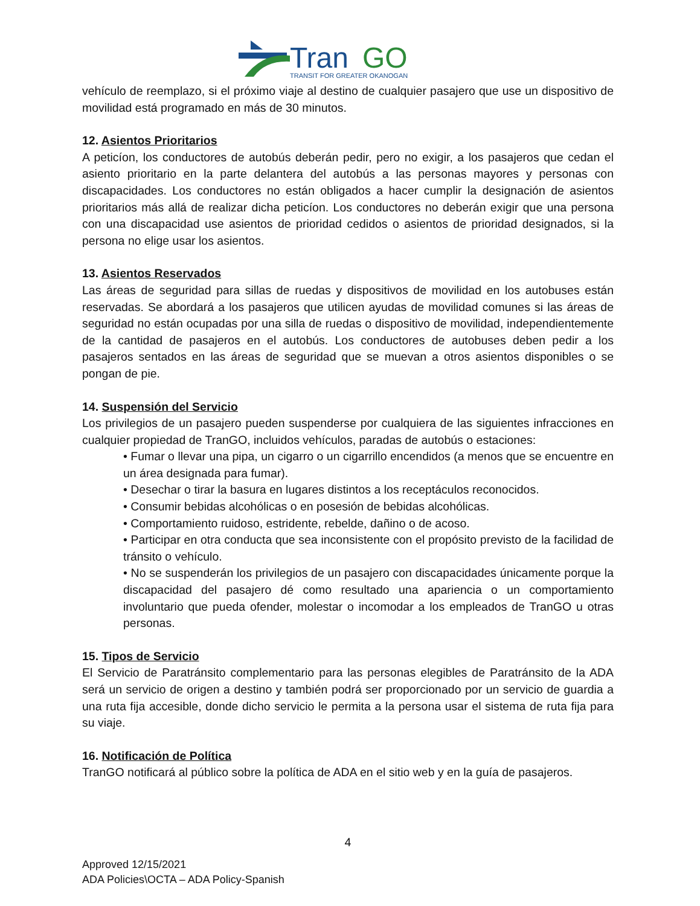Tran
GO
TRANSIT FOR GREATER OKANOGAN
vehículo de reemplazo, si el próximo viaje al destino de cualquier pasajero que use un dispositivo de movilidad está programado en más de 30 minutos.
12. Asientos Prioritarios
A peticíon, los conductores de autobús deberán pedir, pero no exigir, a los pasajeros que cedan el asiento prioritario en la parte delantera del autobús a las personas mayores y personas con discapacidades. Los conductores no están obligados a hacer cumplir la designación de asientos prioritarios más allá de realizar dicha peticíon. Los conductores no deberán exigir que una persona con una discapacidad use asientos de prioridad cedidos o asientos de prioridad designados, si la persona no elige usar los asientos.
13. Asientos Reservados
Las áreas de seguridad para sillas de ruedas y dispositivos de movilidad en los autobuses están reservadas. Se abordará a los pasajeros que utilicen ayudas de movilidad comunes si las áreas de seguridad no están ocupadas por una silla de ruedas o dispositivo de movilidad, independientemente de la cantidad de pasajeros en el autobús. Los conductores de autobuses deben pedir a los pasajeros sentados en las áreas de seguridad que se muevan a otros asientos disponibles o se pongan de pie.
14. Suspensión del Servicio
Los privilegios de un pasajero pueden suspenderse por cualquiera de las siguientes infracciones en cualquier propiedad de TranGO, incluidos vehículos, paradas de autobús o estaciones:
• Fumar o llevar una pipa, un cigarro o un cigarrillo encendidos (a menos que se encuentre en un área designada para fumar).
• Desechar o tirar la basura en lugares distintos a los receptáculos reconocidos.
• Consumir bebidas alcohólicas o en posesión de bebidas alcohólicas.
• Comportamiento ruidoso, estridente, rebelde, dañino o de acoso.
• Participar en otra conducta que sea inconsistente con el propósito previsto de la facilidad de tránsito o vehículo.
• No se suspenderán los privilegios de un pasajero con discapacidades únicamente porque la discapacidad del pasajero dé como resultado una apariencia o un comportamiento involuntario que pueda ofender, molestar o incomodar a los empleados de TranGO u otras personas.
15. Tipos de Servicio
El Servicio de Paratránsito complementario para las personas elegibles de Paratránsito de la ADA será un servicio de origen a destino y también podrá ser proporcionado por un servicio de guardia a una ruta fija accesible, donde dicho servicio le permita a la persona usar el sistema de ruta fija para su viaje.
16. Notificación de Política
TranGO notificará al público sobre la política de ADA en el sitio web y en la guía de pasajeros.
4
Approved 12/15/2021
ADA Policies\OCTA – ADA Policy-Spanish